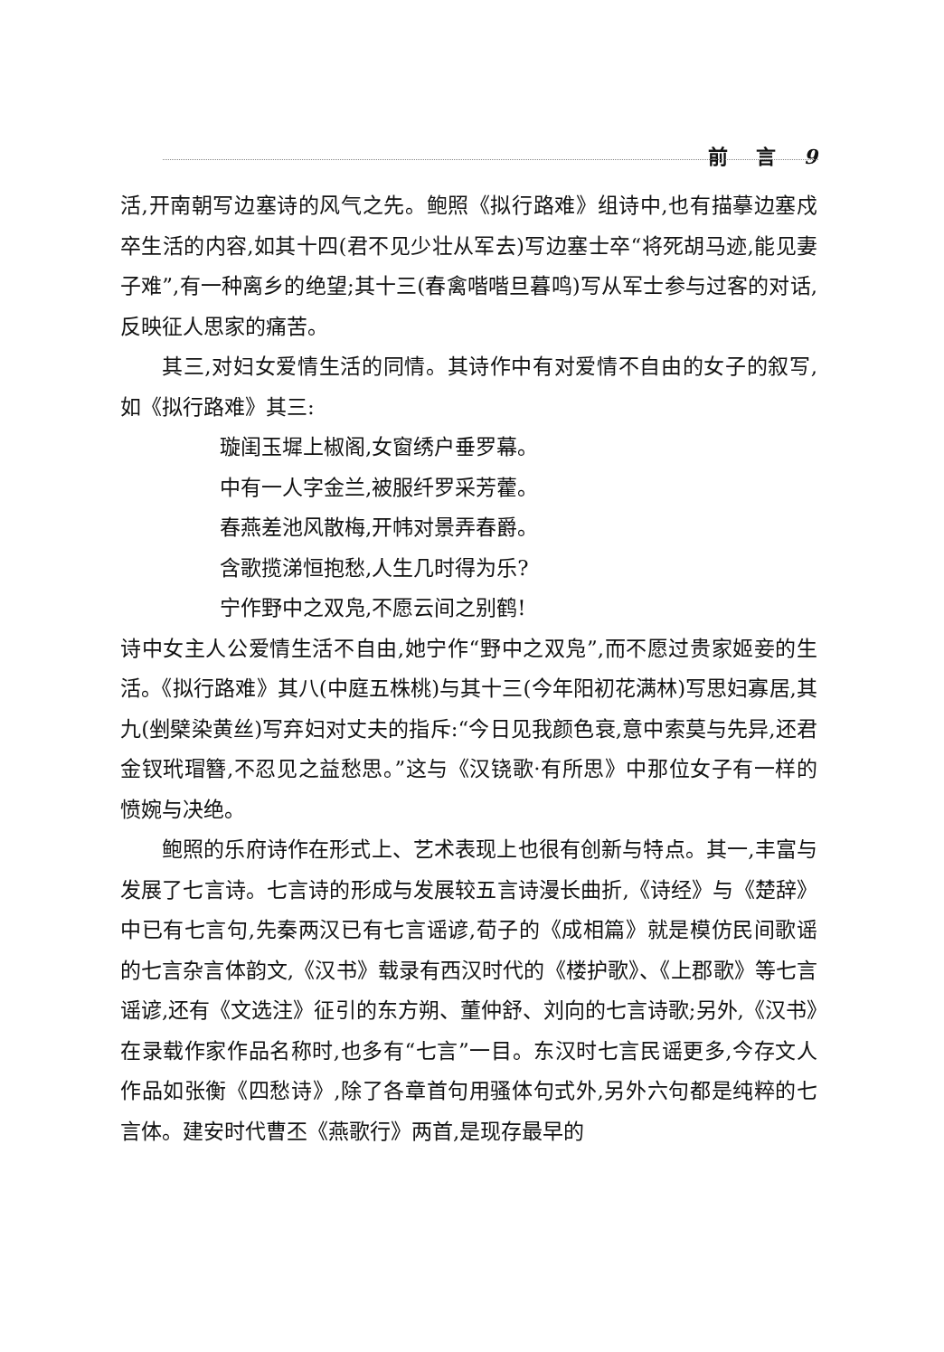前 言 9
活,开南朝写边塞诗的风气之先。鲍照《拟行路难》组诗中,也有描摹边塞戍卒生活的内容,如其十四(君不见少壮从军去)写边塞士卒“将死胡马迹,能见妻子难”,有一种离乡的绝望;其十三(春禽喈喈旦暮鸣)写从军士参与过客的对话,反映征人思家的痛苦。
其三,对妇女爱情生活的同情。其诗作中有对爱情不自由的女子的叙写,如《拟行路难》其三:
璇闺玉墀上椒阁,女窗绣户垂罗幕。
中有一人字金兰,被服纤罗采芳藿。
春燕差池风散梅,开帏对景弄春爵。
含歌揽涕恒抱愁,人生几时得为乐?
宁作野中之双凫,不愿云间之别鹤!
诗中女主人公爱情生活不自由,她宁作“野中之双凫”,而不愿过贵家姬妾的生活。《拟行路难》其八(中庭五株桃)与其十三(今年阳初花满林)写思妇寡居,其九(剉檗染黄丝)写弃妇对丈夫的指斥:“今日见我颜色衰,意中索莫与先异,还君金钗玳瑁簪,不忍见之益愁思。”这与《汉铙歌·有所思》中那位女子有一样的愤婉与决绝。
鲍照的乐府诗作在形式上、艺术表现上也很有创新与特点。其一,丰富与发展了七言诗。七言诗的形成与发展较五言诗漫长曲折,《诗经》与《楚辞》中已有七言句,先秦两汉已有七言谣谚,荀子的《成相篇》就是模仿民间歌谣的七言杂言体韵文,《汉书》载录有西汉时代的《楼护歌》、《上郡歌》等七言谣谚,还有《文选注》征引的东方朔、董仲舒、刘向的七言诗歌;另外,《汉书》在录载作家作品名称时,也多有“七言”一目。东汉时七言民谣更多,今存文人作品如张衡《四愁诗》,除了各章首句用骚体句式外,另外六句都是纯粹的七言体。建安时代曹丕《燕歌行》两首,是现存最早的